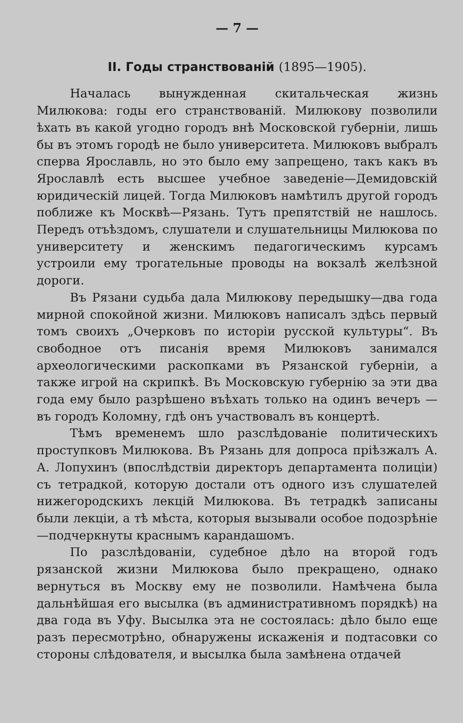— 7 —
II. Годы странствованій (1895—1905).
Началась вынужденная скитальческая жизнь Милюкова: годы его странствованій. Милюкову позволили ѣхать въ какой угодно городъ внѣ Московской губерніи, лишь бы въ этомъ городѣ не было университета. Милюковъ выбралъ сперва Ярославль, но это было ему запрещено, такъ какъ въ Ярославлѣ есть высшее учебное заведеніе—Демидовскій юридическій лицей. Тогда Милюковъ намѣтилъ другой городъ поближе къ Москвѣ—Рязань. Тутъ препятствій не нашлось. Передъ отъѣздомъ, слушатели и слушательницы Милюкова по университету и женскимъ педагогическимъ курсамъ устроили ему трогательные проводы на вокзалѣ желѣзной дороги.
Въ Рязани судьба дала Милюкову передышку—два года мирной спокойной жизни. Милюковъ написалъ здѣсь первый томъ своихъ „Очерковъ по исторіи русской культуры“. Въ свободное отъ писанія время Милюковъ занимался археологическими раскопками въ Рязанской губерніи, а также игрой на скрипкѣ. Въ Московскую губернію за эти два года ему было разрѣшено въѣхать только на одинъ вечеръ — въ городъ Коломну, гдѣ онъ участвовалъ въ концертѣ.
Тѣмъ временемъ шло разслѣдованіе политическихъ проступковъ Милюкова. Въ Рязань для допроса пріѣзжалъ А. А. Лопухинъ (впослѣдствіи директоръ департамента полиціи) съ тетрадкой, которую достали отъ одного изъ слушателей нижегородскихъ лекцій Милюкова. Въ тетрадкѣ записаны были лекціи, а тѣ мѣста, которыя вызывали особое подозрѣніе—подчеркнуты краснымъ карандашомъ.
По разслѣдованіи, судебное дѣло на второй годъ рязанской жизни Милюкова было прекращено, однако вернуться въ Москву ему не позволили. Намѣчена была дальнѣйшая его высылка (въ административномъ порядкѣ) на два года въ Уфу. Высылка эта не состоялась: дѣло было еще разъ пересмотрѣно, обнаружены искаженія и подтасовки со стороны слѣдователя, и высылка была замѣнена отдачей